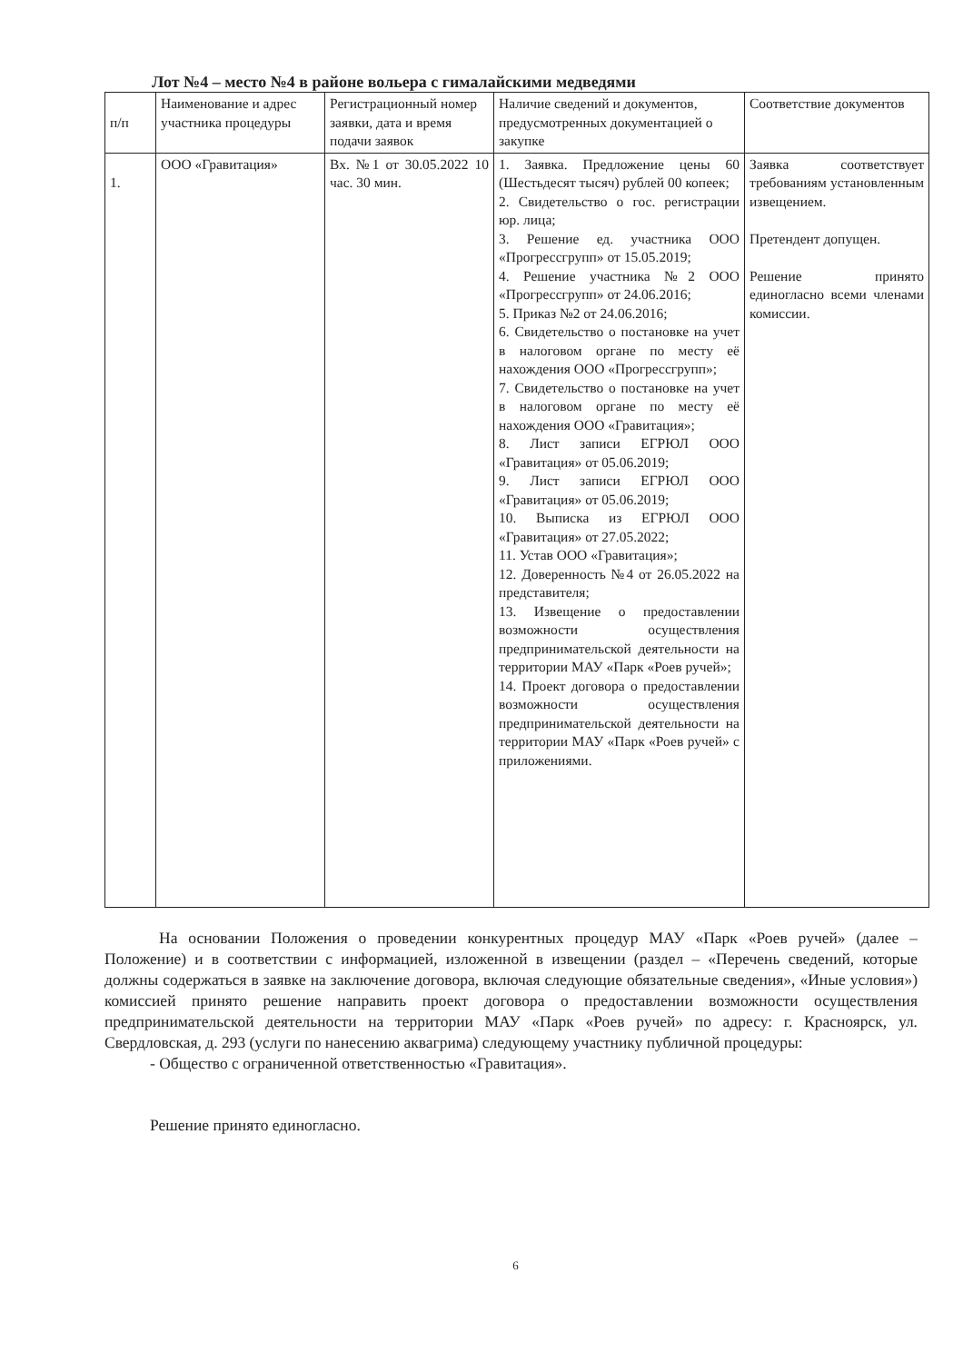Лот №4 – место №4 в районе вольера с гималайскими медведями
| п/п | Наименование и адрес участника процедуры | Регистрационный номер заявки, дата и время подачи заявок | Наличие сведений и документов, предусмотренных документацией о закупке | Соответствие документов |
| --- | --- | --- | --- | --- |
| 1. | ООО «Гравитация» | Вх. №1 от 30.05.2022 10 час. 30 мин. | 1. Заявка. Предложение цены 60 (Шестьдесят тысяч) рублей 00 копеек; 2. Свидетельство о гос. регистрации юр. лица; 3. Решение ед. участника ООО «Прогрессгрупп» от 15.05.2019; 4. Решение участника №2 ООО «Прогрессгрупп» от 24.06.2016; 5. Приказ №2 от 24.06.2016; 6. Свидетельство о постановке на учет в налоговом органе по месту её нахождения ООО «Прогрессгрупп»; 7. Свидетельство о постановке на учет в налоговом органе по месту её нахождения ООО «Гравитация»; 8. Лист записи ЕГРЮЛ ООО «Гравитация» от 05.06.2019; 9. Лист записи ЕГРЮЛ ООО «Гравитация» от 05.06.2019; 10. Выписка из ЕГРЮЛ ООО «Гравитация» от 27.05.2022; 11. Устав ООО «Гравитация»; 12. Доверенность №4 от 26.05.2022 на представителя; 13. Извещение о предоставлении возможности осуществления предпринимательской деятельности на территории МАУ «Парк «Роев ручей»; 14. Проект договора о предоставлении возможности осуществления предпринимательской деятельности на территории МАУ «Парк «Роев ручей» с приложениями. | Заявка соответствует требованиям установленным извещением. Претендент допущен. Решение принято единогласно всеми членами комиссии. |
На основании Положения о проведении конкурентных процедур МАУ «Парк «Роев ручей» (далее – Положение) и в соответствии с информацией, изложенной в извещении (раздел – «Перечень сведений, которые должны содержаться в заявке на заключение договора, включая следующие обязательные сведения», «Иные условия») комиссией принято решение направить проект договора о предоставлении возможности осуществления предпринимательской деятельности на территории МАУ «Парк «Роев ручей» по адресу: г. Красноярск, ул. Свердловская, д. 293 (услуги по нанесению аквагрима) следующему участнику публичной процедуры:
- Общество с ограниченной ответственностью «Гравитация».
Решение принято единогласно.
6